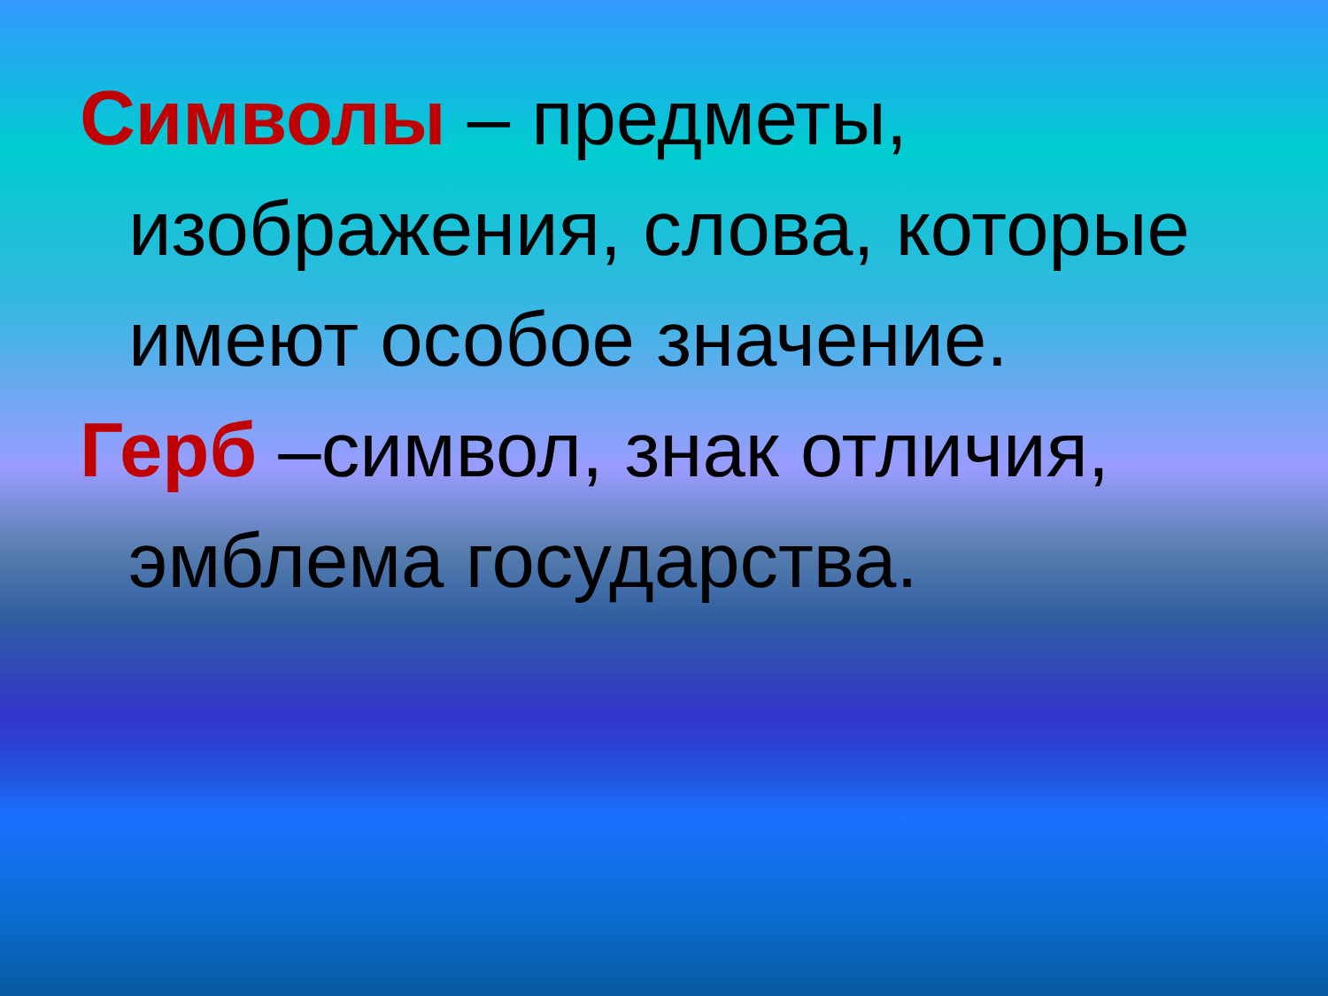Символы – предметы, изображения, слова, которые имеют особое значение.
Герб –символ, знак отличия, эмблема государства.